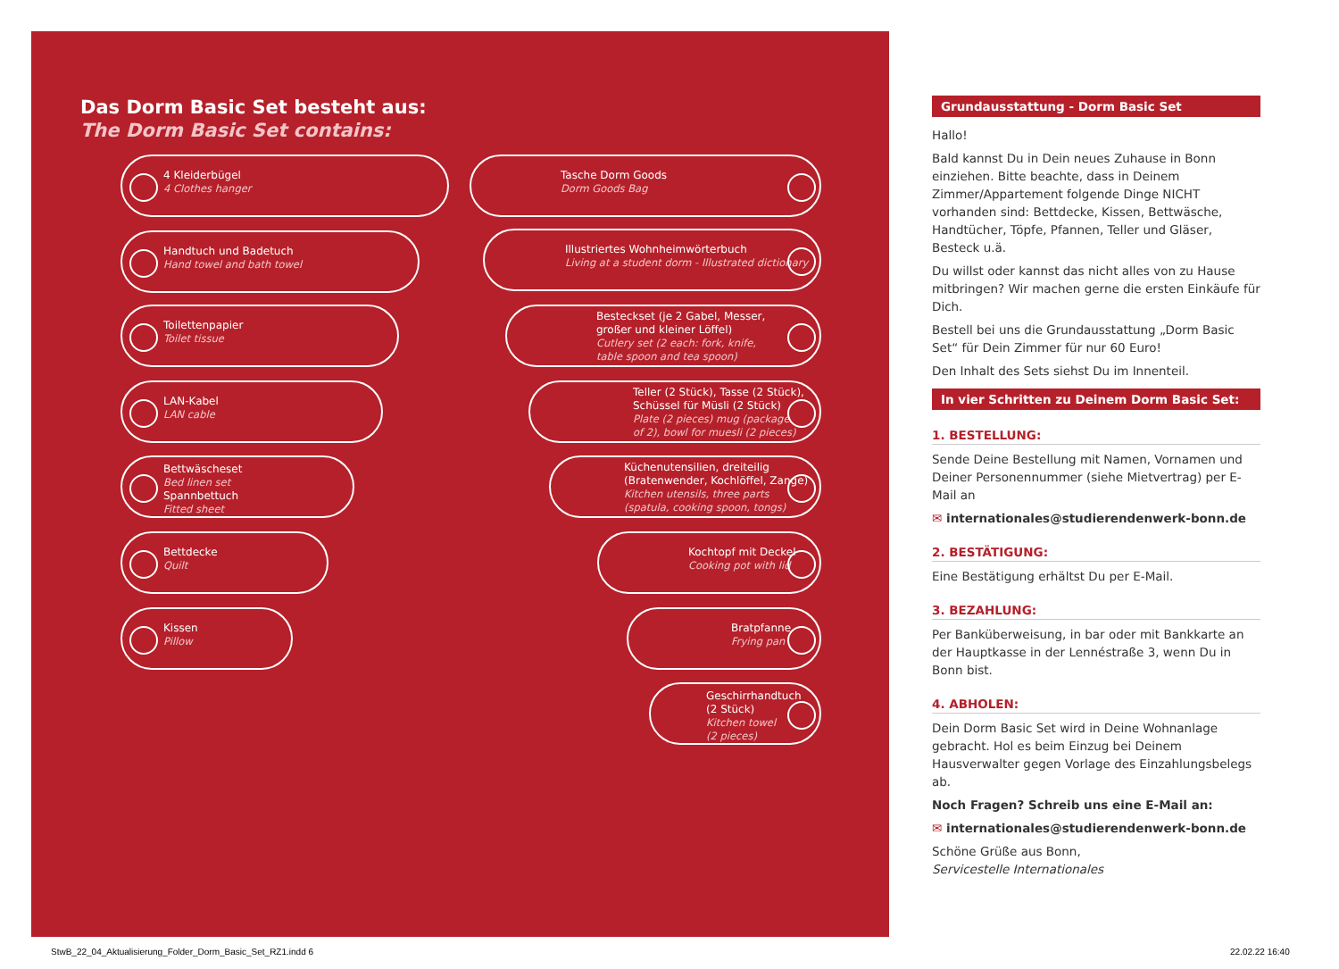Das Dorm Basic Set besteht aus:
The Dorm Basic Set contains:
4 Kleiderbügel
4 Clothes hanger
Handtuch und Badetuch
Hand towel and bath towel
Toilettenpapier
Toilet tissue
LAN-Kabel
LAN cable
Bettwäscheset
Bed linen set
Spannbettuch
Fitted sheet
Bettdecke
Quilt
Kissen
Pillow
Tasche Dorm Goods
Dorm Goods Bag
Illustriertes Wohnheimwörterbuch
Living at a student dorm - Illustrated dictionary
Besteckset (je 2 Gabel, Messer,
großer und kleiner Löffel)
Cutlery set (2 each: fork, knife,
table spoon and tea spoon)
Teller (2 Stück), Tasse (2 Stück),
Schüssel für Müsli (2 Stück)
Plate (2 pieces) mug (package
of 2), bowl for muesli (2 pieces)
Küchenutensilien, dreiteilig
(Bratenwender, Kochlöffel, Zange)
Kitchen utensils, three parts
(spatula, cooking spoon, tongs)
Kochtopf mit Deckel
Cooking pot with lid
Bratpfanne
Frying pan
Geschirrhandtuch
(2 Stück)
Kitchen towel
(2 pieces)
Grundausstattung - Dorm Basic Set
Hallo!
Bald kannst Du in Dein neues Zuhause in Bonn einziehen. Bitte beachte, dass in Deinem Zimmer/Appartement folgende Dinge NICHT vorhanden sind: Bettdecke, Kissen, Bettwäsche, Handtücher, Töpfe, Pfannen, Teller und Gläser, Besteck u.ä.
Du willst oder kannst das nicht alles von zu Hause mitbringen? Wir machen gerne die ersten Einkäufe für Dich.
Bestell bei uns die Grundausstattung „Dorm Basic Set“ für Dein Zimmer für nur 60 Euro!
Den Inhalt des Sets siehst Du im Innenteil.
In vier Schritten zu Deinem Dorm Basic Set:
1. BESTELLUNG:
Sende Deine Bestellung mit Namen, Vornamen und Deiner Personennummer (siehe Mietvertrag) per E-Mail an
✉ internationales@studierendenwerk-bonn.de
2. BESTÄTIGUNG:
Eine Bestätigung erhältst Du per E-Mail.
3. BEZAHLUNG:
Per Banküberweisung, in bar oder mit Bankkarte an der Hauptkasse in der Lennéstraße 3, wenn Du in Bonn bist.
4. ABHOLEN:
Dein Dorm Basic Set wird in Deine Wohnanlage gebracht. Hol es beim Einzug bei Deinem Hausverwalter gegen Vorlage des Einzahlungsbelegs ab.
Noch Fragen? Schreib uns eine E-Mail an:
✉ internationales@studierendenwerk-bonn.de
Schöne Grüße aus Bonn,
Servicestelle Internationales
StwB_22_04_Aktualisierung_Folder_Dorm_Basic_Set_RZ1.indd 6
22.02.22 16:40